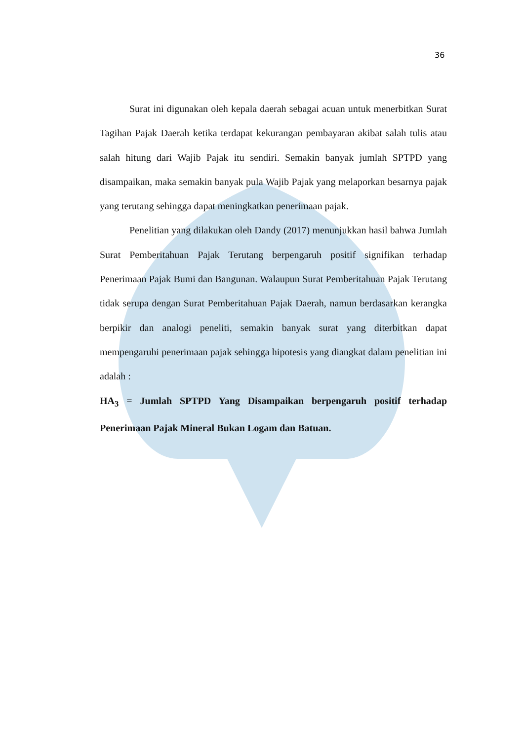36
Surat ini digunakan oleh kepala daerah sebagai acuan untuk menerbitkan Surat Tagihan Pajak Daerah ketika terdapat kekurangan pembayaran akibat salah tulis atau salah hitung dari Wajib Pajak itu sendiri. Semakin banyak jumlah SPTPD yang disampaikan, maka semakin banyak pula Wajib Pajak yang melaporkan besarnya pajak yang terutang sehingga dapat meningkatkan penerimaan pajak.
Penelitian yang dilakukan oleh Dandy (2017) menunjukkan hasil bahwa Jumlah Surat Pemberitahuan Pajak Terutang berpengaruh positif signifikan terhadap Penerimaan Pajak Bumi dan Bangunan. Walaupun Surat Pemberitahuan Pajak Terutang tidak serupa dengan Surat Pemberitahuan Pajak Daerah, namun berdasarkan kerangka berpikir dan analogi peneliti, semakin banyak surat yang diterbitkan dapat mempengaruhi penerimaan pajak sehingga hipotesis yang diangkat dalam penelitian ini adalah :
HA<sub>3</sub> = Jumlah SPTPD Yang Disampaikan berpengaruh positif terhadap Penerimaan Pajak Mineral Bukan Logam dan Batuan.